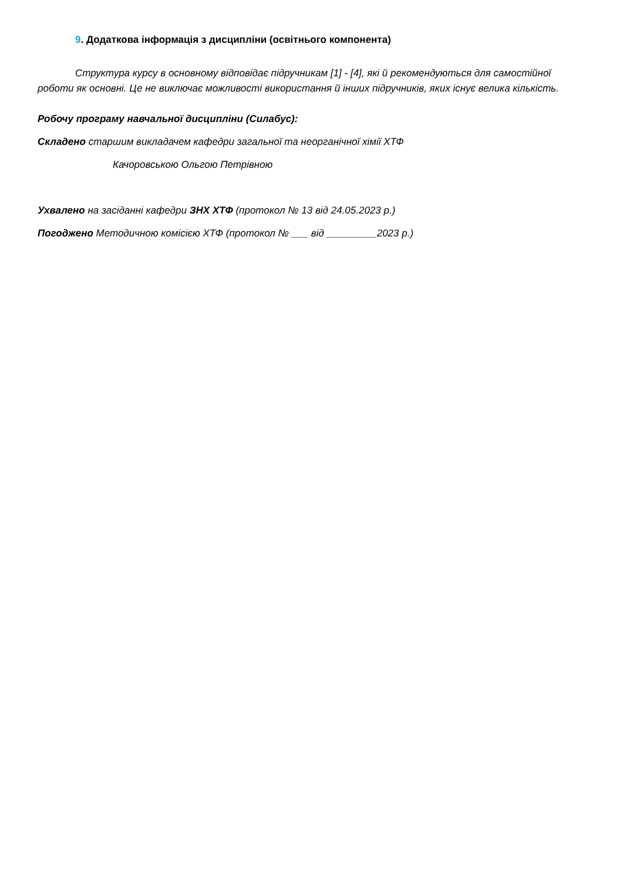9. Додаткова інформація з дисципліни (освітнього компонента)
Структура курсу в основному відповідає підручникам [1] - [4], які й рекомендуються для самостійної роботи як основні. Це не виключає можливості використання й інших підручників, яких існує велика кількість.
Робочу програму навчальної дисципліни (Силабус):
Складено старшим викладачем кафедри загальної та неорганічної хімії ХТФ
Качоровською Ольгою Петрівною
Ухвалено на засіданні кафедри ЗНХ ХТФ (протокол № 13 від 24.05.2023 р.)
Погоджено Методичною комісією ХТФ (протокол № ___ від _________2023 р.)